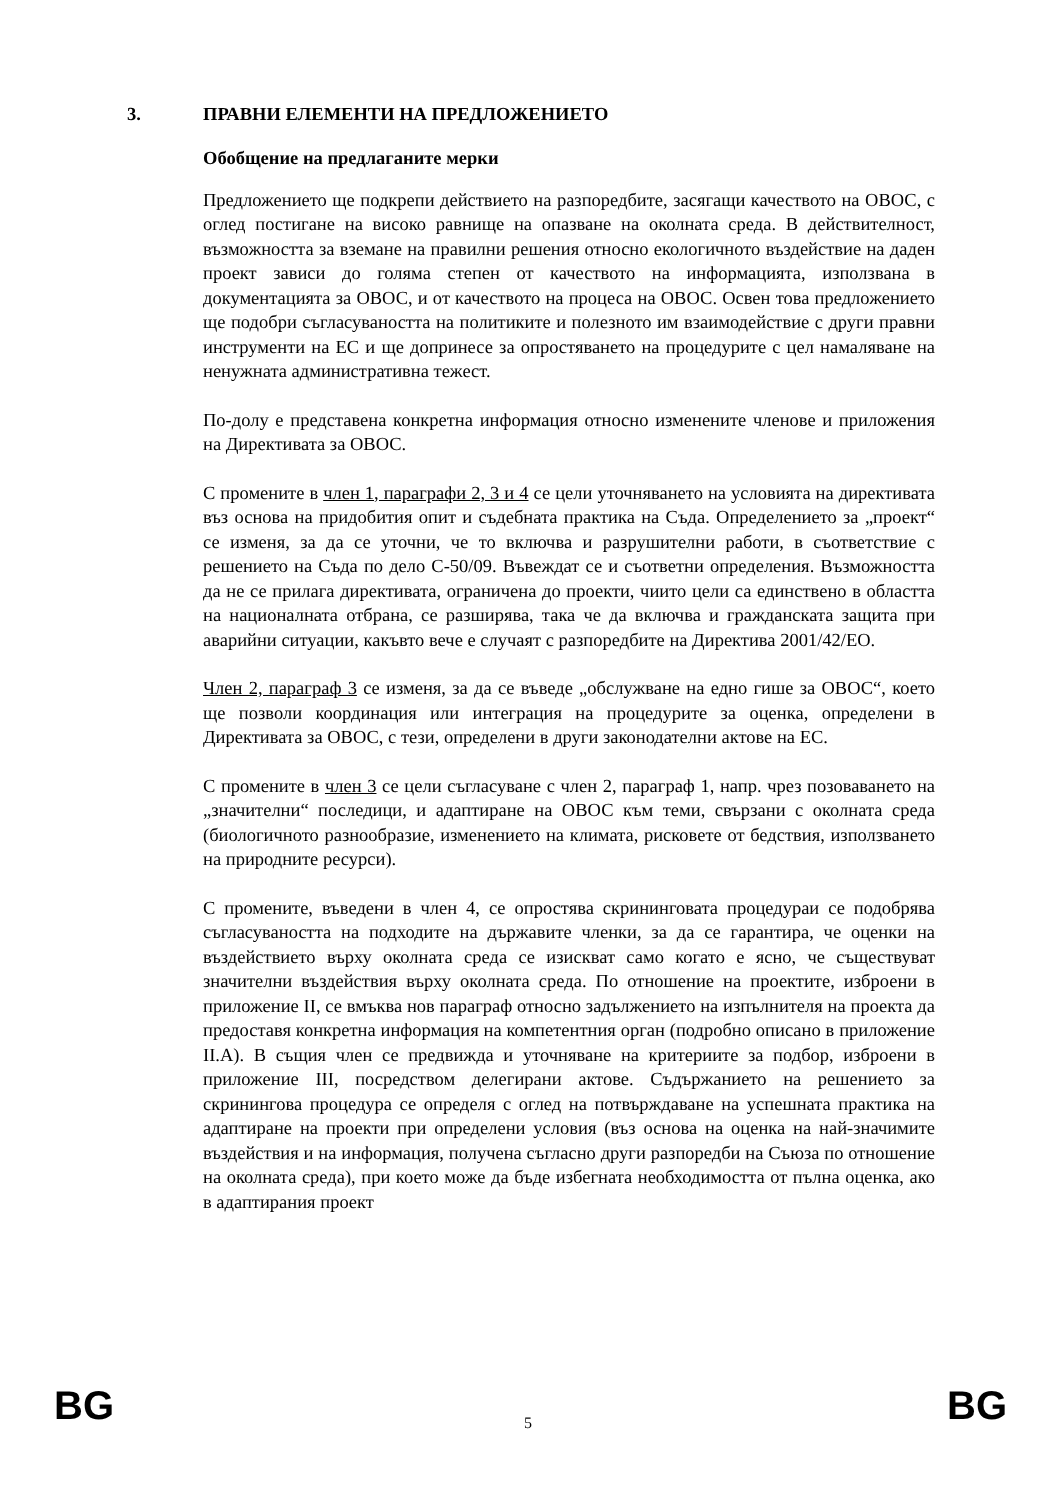3. ПРАВНИ ЕЛЕМЕНТИ НА ПРЕДЛОЖЕНИЕТО
Обобщение на предлаганите мерки
Предложението ще подкрепи действието на разпоредбите, засягащи качеството на ОВОС, с оглед постигане на високо равнище на опазване на околната среда. В действителност, възможността за вземане на правилни решения относно екологичното въздействие на даден проект зависи до голяма степен от качеството на информацията, използвана в документацията за ОВОС, и от качеството на процеса на ОВОС. Освен това предложението ще подобри съгласуваността на политиките и полезното им взаимодействие с други правни инструменти на ЕС и ще допринесе за опростяването на процедурите с цел намаляване на ненужната административна тежест.
По-долу е представена конкретна информация относно изменените членове и приложения на Директивата за ОВОС.
С промените в член 1, параграфи 2, 3 и 4 се цели уточняването на условията на директивата въз основа на придобития опит и съдебната практика на Съда. Определението за „проект“ се изменя, за да се уточни, че то включва и разрушителни работи, в съответствие с решението на Съда по дело C-50/09. Въвеждат се и съответни определения. Възможността да не се прилага директивата, ограничена до проекти, чиито цели са единствено в областта на националната отбрана, се разширява, така че да включва и гражданската защита при аварийни ситуации, какъвто вече е случаят с разпоредбите на Директива 2001/42/ЕО.
Член 2, параграф 3 се изменя, за да се въведе „обслужване на едно гише за ОВОС“, което ще позволи координация или интеграция на процедурите за оценка, определени в Директивата за ОВОС, с тези, определени в други законодателни актове на ЕС.
С промените в член 3 се цели съгласуване с член 2, параграф 1, напр. чрез позоваването на „значителни“ последици, и адаптиране на ОВОС към теми, свързани с околната среда (биологичното разнообразие, изменението на климата, рисковете от бедствия, използването на природните ресурси).
С промените, въведени в член 4, се опростява скрининговата процедураи се подобрява съгласуваността на подходите на държавите членки, за да се гарантира, че оценки на въздействието върху околната среда се изискват само когато е ясно, че съществуват значителни въздействия върху околната среда. По отношение на проектите, изброени в приложение II, се вмъква нов параграф относно задължението на изпълнителя на проекта да предоставя конкретна информация на компетентния орган (подробно описано в приложение II.A). В същия член се предвижда и уточняване на критериите за подбор, изброени в приложение III, посредством делегирани актове. Съдържанието на решението за скринингова процедура се определя с оглед на потвърждаване на успешната практика на адаптиране на проекти при определени условия (въз основа на оценка на най-значимите въздействия и на информация, получена съгласно други разпоредби на Съюза по отношение на околната среда), при което може да бъде избегната необходимостта от пълна оценка, ако в адаптирания проект
BG 5 BG